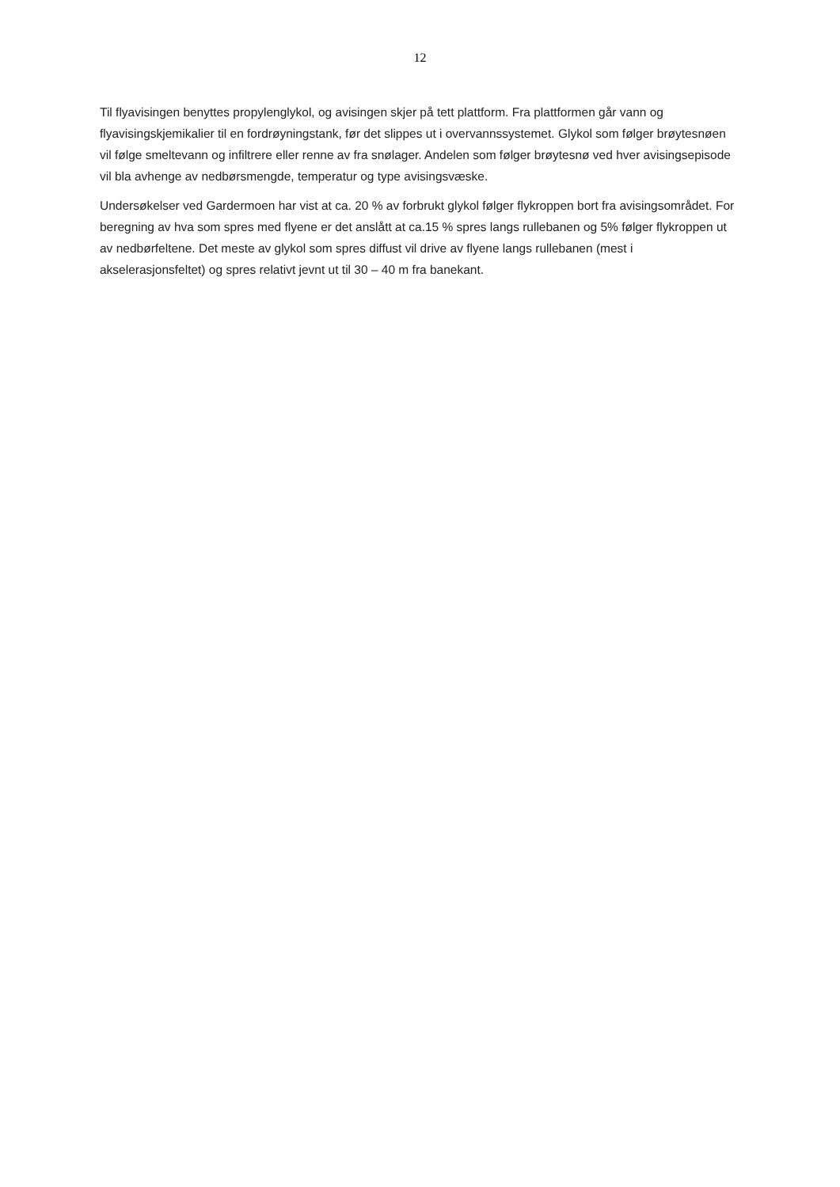12
Til flyavisingen benyttes propylenglykol, og avisingen skjer på tett plattform. Fra plattformen går vann og flyavisingskjemikalier til en fordrøyningstank, før det slippes ut i overvannssystemet. Glykol som følger brøytesnøen vil følge smeltevann og infiltrere eller renne av fra snølager. Andelen som følger brøytesnø ved hver avisingsepisode vil bla avhenge av nedbørsmengde, temperatur og type avisingsvæske.
Undersøkelser ved Gardermoen har vist at ca. 20 % av forbrukt glykol følger flykroppen bort fra avisingsområdet. For beregning av hva som spres med flyene er det anslått at ca.15 % spres langs rullebanen og 5% følger flykroppen ut av nedbørfeltene. Det meste av glykol som spres diffust vil drive av flyene langs rullebanen (mest i akselerasjonsfeltet) og spres relativt jevnt ut til 30 – 40 m fra banekant.